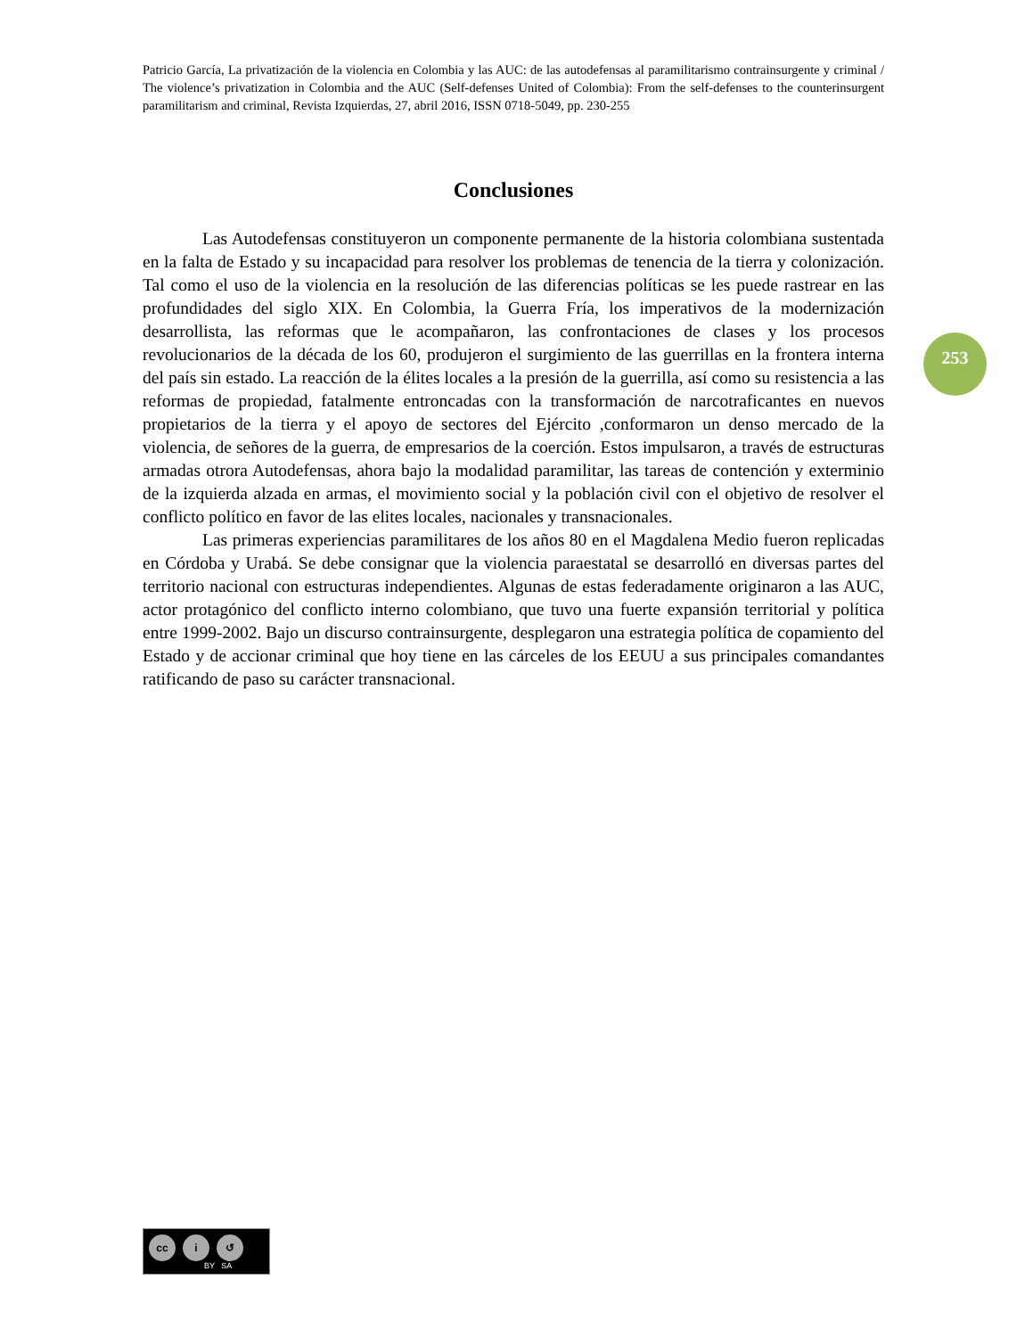Patricio García, La privatización de la violencia en Colombia y las AUC: de las autodefensas al paramilitarismo contrainsurgente y criminal / The violence’s privatization in Colombia and the AUC (Self-defenses United of Colombia): From the self-defenses to the counterinsurgent paramilitarism and criminal, Revista Izquierdas, 27, abril 2016, ISSN 0718-5049, pp. 230-255
Conclusiones
Las Autodefensas constituyeron un componente permanente de la historia colombiana sustentada en la falta de Estado y su incapacidad para resolver los problemas de tenencia de la tierra y colonización. Tal como el uso de la violencia en la resolución de las diferencias políticas se les puede rastrear en las profundidades del siglo XIX. En Colombia, la Guerra Fría, los imperativos de la modernización desarrollista, las reformas que le acompañaron, las confrontaciones de clases y los procesos revolucionarios de la década de los 60, produjeron el surgimiento de las guerrillas en la frontera interna del país sin estado. La reacción de la élites locales a la presión de la guerrilla, así como su resistencia a las reformas de propiedad, fatalmente entroncadas con la transformación de narcotraficantes en nuevos propietarios de la tierra y el apoyo de sectores del Ejército ,conformaron un denso mercado de la violencia, de señores de la guerra, de empresarios de la coerción. Estos impulsaron, a través de estructuras armadas otrora Autodefensas, ahora bajo la modalidad paramilitar, las tareas de contención y exterminio de la izquierda alzada en armas, el movimiento social y la población civil con el objetivo de resolver el conflicto político en favor de las elites locales, nacionales y transnacionales.
Las primeras experiencias paramilitares de los años 80 en el Magdalena Medio fueron replicadas en Córdoba y Urabá. Se debe consignar que la violencia paraestatal se desarrolló en diversas partes del territorio nacional con estructuras independientes. Algunas de estas federadamente originaron a las AUC, actor protagónico del conflicto interno colombiano, que tuvo una fuerte expansión territorial y política entre 1999-2002. Bajo un discurso contrainsurgente, desplegaron una estrategia política de copamiento del Estado y de accionar criminal que hoy tiene en las cárceles de los EEUU a sus principales comandantes ratificando de paso su carácter transnacional.
253
cc i ↺
BY SA